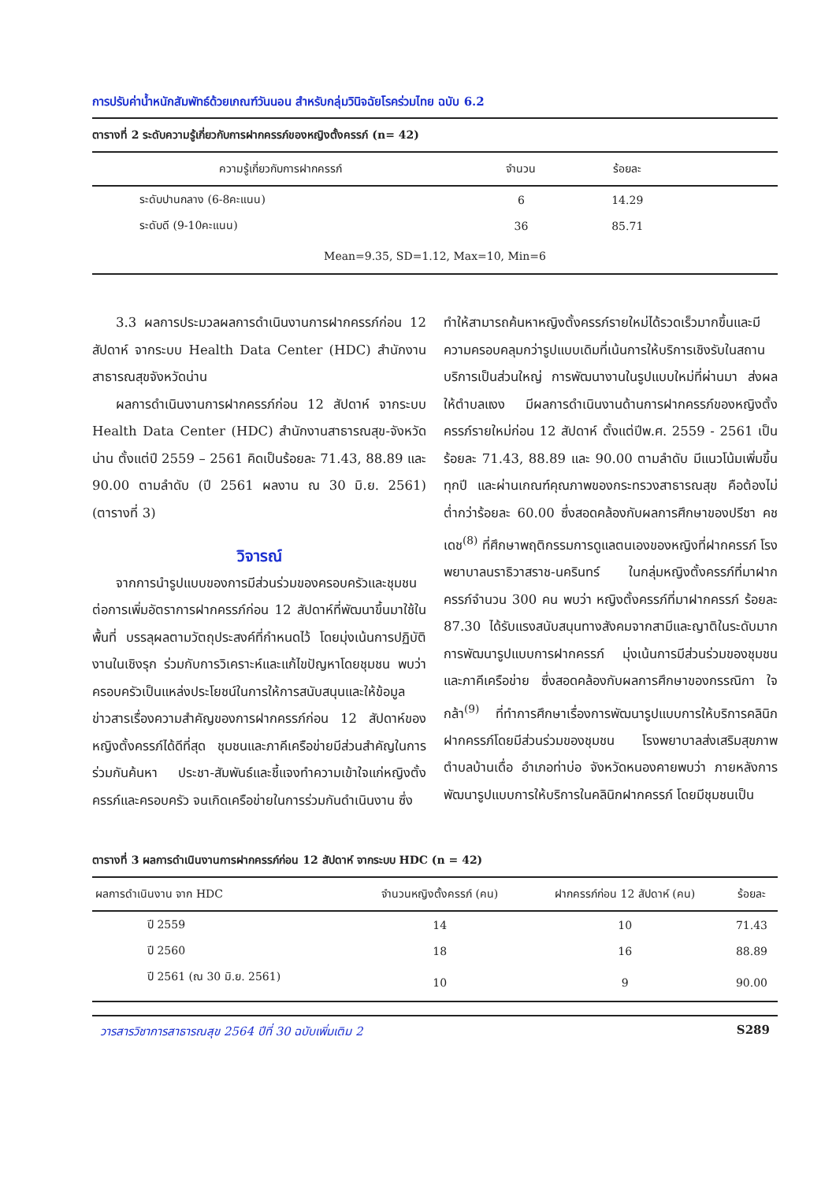การปรับค่าน้ำหนักสัมพัทธ์ด้วยเกณฑ์วันนอน สำหรับกลุ่มวินิจฉัยโรคร่วมไทย ฉบับ 6.2
ตารางที่ 2 ระดับความรู้เกี่ยวกับการฝากครรภ์ของหญิงตั้งครรภ์ (n= 42)
| ความรู้เกี่ยวกับการฝากครรภ์ | จำนวน | ร้อยละ | |
| --- | --- | --- | --- |
| ระดับปานกลาง (6-8คะแนน) | 6 | 14.29 | |
| ระดับดี (9-10คะแนน) | 36 | 85.71 | |
| Mean=9.35, SD=1.12, Max=10, Min=6 | | | |
3.3 ผลการประมวลผลการดำเนินงานการฝากครรภ์ก่อน 12 สัปดาห์ จากระบบ Health Data Center (HDC) สำนักงานสาธารณสุขจังหวัดน่าน
ผลการดำเนินงานการฝากครรภ์ก่อน 12 สัปดาห์ จากระบบ Health Data Center (HDC) สำนักงานสาธารณสุข-จังหวัดน่าน ตั้งแต่ปี 2559 – 2561 คิดเป็นร้อยละ 71.43, 88.89 และ 90.00 ตามลำดับ (ปี 2561 ผลงาน ณ 30 มิ.ย. 2561) (ตารางที่ 3)
วิจารณ์
จากการนำรูปแบบของการมีส่วนร่วมของครอบครัวและชุมชน ต่อการเพิ่มอัตราการฝากครรภ์ก่อน 12 สัปดาห์ที่พัฒนาขึ้นมาใช้ในพื้นที่ บรรลุผลตามวัตถุประสงค์ที่กำหนดไว้ โดยมุ่งเน้นการปฏิบัติงานในเชิงรุก ร่วมกับการวิเคราะห์และแก้ไขปัญหาโดยชุมชน พบว่าครอบครัวเป็นแหล่งประโยชน์ในการให้การสนับสนุนและให้ข้อมูลข่าวสารเรื่องความสำคัญของการฝากครรภ์ก่อน 12 สัปดาห์ของหญิงตั้งครรภ์ได้ดีที่สุด ชุมชนและภาคีเครือข่ายมีส่วนสำคัญในการร่วมกันค้นหา ประชา-สัมพันธ์และชี้แจงทำความเข้าใจแก่หญิงตั้งครรภ์และครอบครัว จนเกิดเครือข่ายในการร่วมกันดำเนินงาน ซึ่ง
ทำให้สามารถค้นหาหญิงตั้งครรภ์รายใหม่ได้รวดเร็วมากขึ้นและมีความครอบคลุมกว่ารูปแบบเดิมที่เน้นการให้บริการเชิงรับในสถานบริการเป็นส่วนใหญ่ การพัฒนางานในรูปแบบใหม่ที่ผ่านมา ส่งผลให้ตำบลแงง มีผลการดำเนินงานด้านการฝากครรภ์ของหญิงตั้งครรภ์รายใหม่ก่อน 12 สัปดาห์ ตั้งแต่ปีพ.ศ. 2559 - 2561 เป็นร้อยละ 71.43, 88.89 และ 90.00 ตามลำดับ มีแนวโน้มเพิ่มขึ้นทุกปี และผ่านเกณฑ์คุณภาพของกระทรวงสาธารณสุข คือต้องไม่ต่ำกว่าร้อยละ 60.00 ซึ่งสอดคล้องกับผลการศึกษาของปรีชา คชเดช<sup>(8)</sup> ที่ศึกษาพฤติกรรมการดูแลตนเองของหญิงที่ฝากครรภ์ โรงพยาบาลนราธิวาสราช-นครินทร์ ในกลุ่มหญิงตั้งครรภ์ที่มาฝากครรภ์จำนวน 300 คน พบว่า หญิงตั้งครรภ์ที่มาฝากครรภ์ ร้อยละ 87.30 ได้รับแรงสนับสนุนทางสังคมจากสามีและญาติในระดับมาก การพัฒนารูปแบบการฝากครรภ์ มุ่งเน้นการมีส่วนร่วมของชุมชนและภาคีเครือข่าย ซึ่งสอดคล้องกับผลการศึกษาของกรรณิกา ใจกล้า<sup>(9)</sup> ที่ทำการศึกษาเรื่องการพัฒนารูปแบบการให้บริการคลินิกฝากครรภ์โดยมีส่วนร่วมของชุมชน โรงพยาบาลส่งเสริมสุขภาพตำบลบ้านเดื่อ อำเภอท่าบ่อ จังหวัดหนองคายพบว่า ภายหลังการพัฒนารูปแบบการให้บริการในคลินิกฝากครรภ์ โดยมีชุมชนเป็น
ตารางที่ 3 ผลการดำเนินงานการฝากครรภ์ก่อน 12 สัปดาห์ จากระบบ HDC (n = 42)
| ผลการดำเนินงาน จาก HDC | จำนวนหญิงตั้งครรภ์ (คน) | ฝากครรภ์ก่อน 12 สัปดาห์ (คน) | ร้อยละ |
| --- | --- | --- | --- |
| ปี 2559 | 14 | 10 | 71.43 |
| ปี 2560 | 18 | 16 | 88.89 |
| ปี 2561 (ณ 30 มิ.ย. 2561) | 10 | 9 | 90.00 |
วารสารวิชาการสาธารณสุข 2564 ปีที่ 30 ฉบับเพิ่มเติม 2 S289